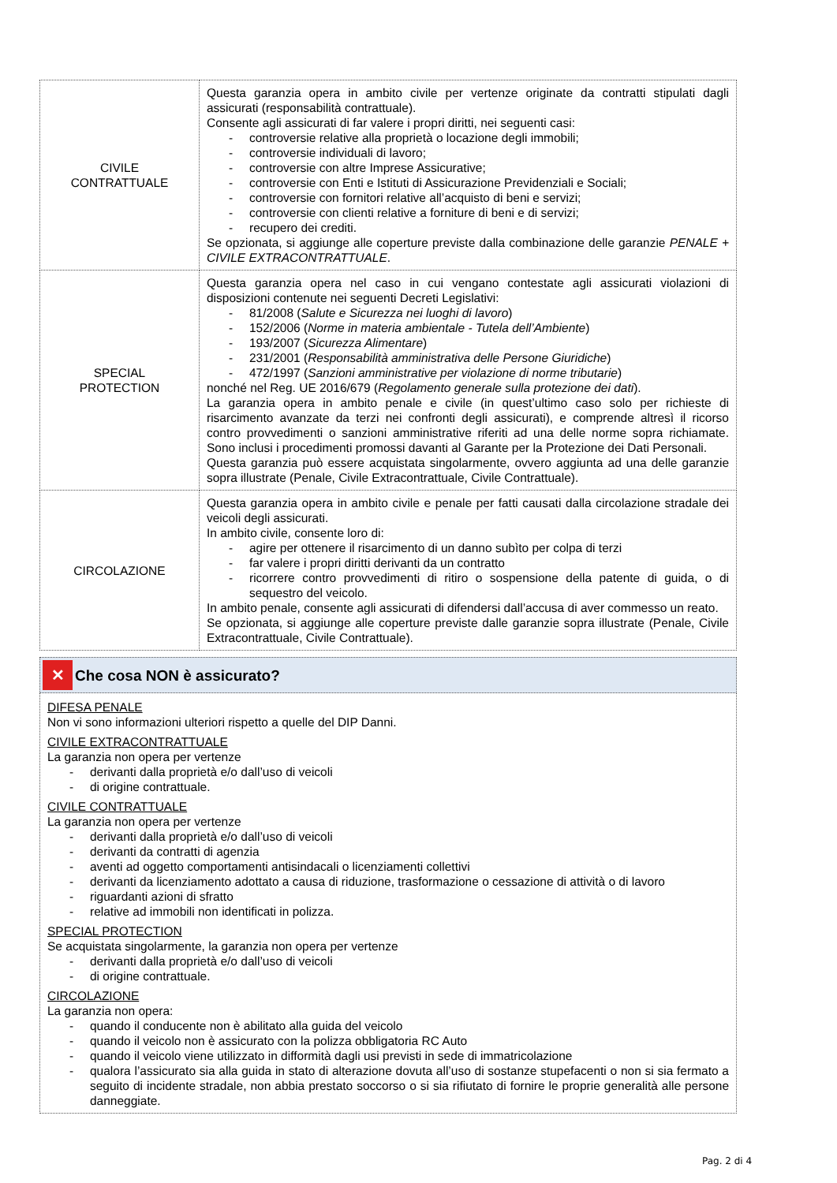| CIVILE CONTRATTUALE | Questa garanzia opera in ambito civile per vertenze originate da contratti stipulati dagli assicurati (responsabilità contrattuale). Consente agli assicurati di far valere i propri diritti, nei seguenti casi: - controversie relative alla proprietà o locazione degli immobili; - controversie individuali di lavoro; - controversie con altre Imprese Assicurative; - controversie con Enti e Istituti di Assicurazione Previdenziali e Sociali; - controversie con fornitori relative all’acquisto di beni e servizi; - controversie con clienti relative a forniture di beni e di servizi; - recupero dei crediti. Se opzionata, si aggiunge alle coperture previste dalla combinazione delle garanzie PENALE + CIVILE EXTRACONTRATTUALE . |
| SPECIAL PROTECTION | Questa garanzia opera nel caso in cui vengano contestate agli assicurati violazioni di disposizioni contenute nei seguenti Decreti Legislativi: - 81/2008 ( Salute e Sicurezza nei luoghi di lavoro ) - 152/2006 ( Norme in materia ambientale - Tutela dell’Ambiente ) - 193/2007 ( Sicurezza Alimentare ) - 231/2001 ( Responsabilità amministrativa delle Persone Giuridiche ) - 472/1997 ( Sanzioni amministrative per violazione di norme tributarie ) nonché nel Reg. UE 2016/679 ( Regolamento generale sulla protezione dei dati ). La garanzia opera in ambito penale e civile (in quest’ultimo caso solo per richieste di risarcimento avanzate da terzi nei confronti degli assicurati), e comprende altresì il ricorso contro provvedimenti o sanzioni amministrative riferiti ad una delle norme sopra richiamate. Sono inclusi i procedimenti promossi davanti al Garante per la Protezione dei Dati Personali. Questa garanzia può essere acquistata singolarmente, ovvero aggiunta ad una delle garanzie sopra illustrate (Penale, Civile Extracontrattuale, Civile Contrattuale). |
| CIRCOLAZIONE | Questa garanzia opera in ambito civile e penale per fatti causati dalla circolazione stradale dei veicoli degli assicurati. In ambito civile, consente loro di: - agire per ottenere il risarcimento di un danno subìto per colpa di terzi - far valere i propri diritti derivanti da un contratto - ricorrere contro provvedimenti di ritiro o sospensione della patente di guida, o di sequestro del veicolo. In ambito penale, consente agli assicurati di difendersi dall’accusa di aver commesso un reato. Se opzionata, si aggiunge alle coperture previste dalle garanzie sopra illustrate (Penale, Civile Extracontrattuale, Civile Contrattuale). |
✕
Che cosa NON è assicurato?
DIFESA PENALE
Non vi sono informazioni ulteriori rispetto a quelle del DIP Danni.
CIVILE EXTRACONTRATTUALE
La garanzia non opera per vertenze
- derivanti dalla proprietà e/o dall’uso di veicoli
- di origine contrattuale.
CIVILE CONTRATTUALE
La garanzia non opera per vertenze
- derivanti dalla proprietà e/o dall’uso di veicoli
- derivanti da contratti di agenzia
- aventi ad oggetto comportamenti antisindacali o licenziamenti collettivi
- derivanti da licenziamento adottato a causa di riduzione, trasformazione o cessazione di attività o di lavoro
- riguardanti azioni di sfratto
- relative ad immobili non identificati in polizza.
SPECIAL PROTECTION
Se acquistata singolarmente, la garanzia non opera per vertenze
- derivanti dalla proprietà e/o dall’uso di veicoli
- di origine contrattuale.
CIRCOLAZIONE
La garanzia non opera:
- quando il conducente non è abilitato alla guida del veicolo
- quando il veicolo non è assicurato con la polizza obbligatoria RC Auto
- quando il veicolo viene utilizzato in difformità dagli usi previsti in sede di immatricolazione
- qualora l’assicurato sia alla guida in stato di alterazione dovuta all’uso di sostanze stupefacenti o non si sia fermato a seguito di incidente stradale, non abbia prestato soccorso o si sia rifiutato di fornire le proprie generalità alle persone danneggiate.
Pag. 2 di 4